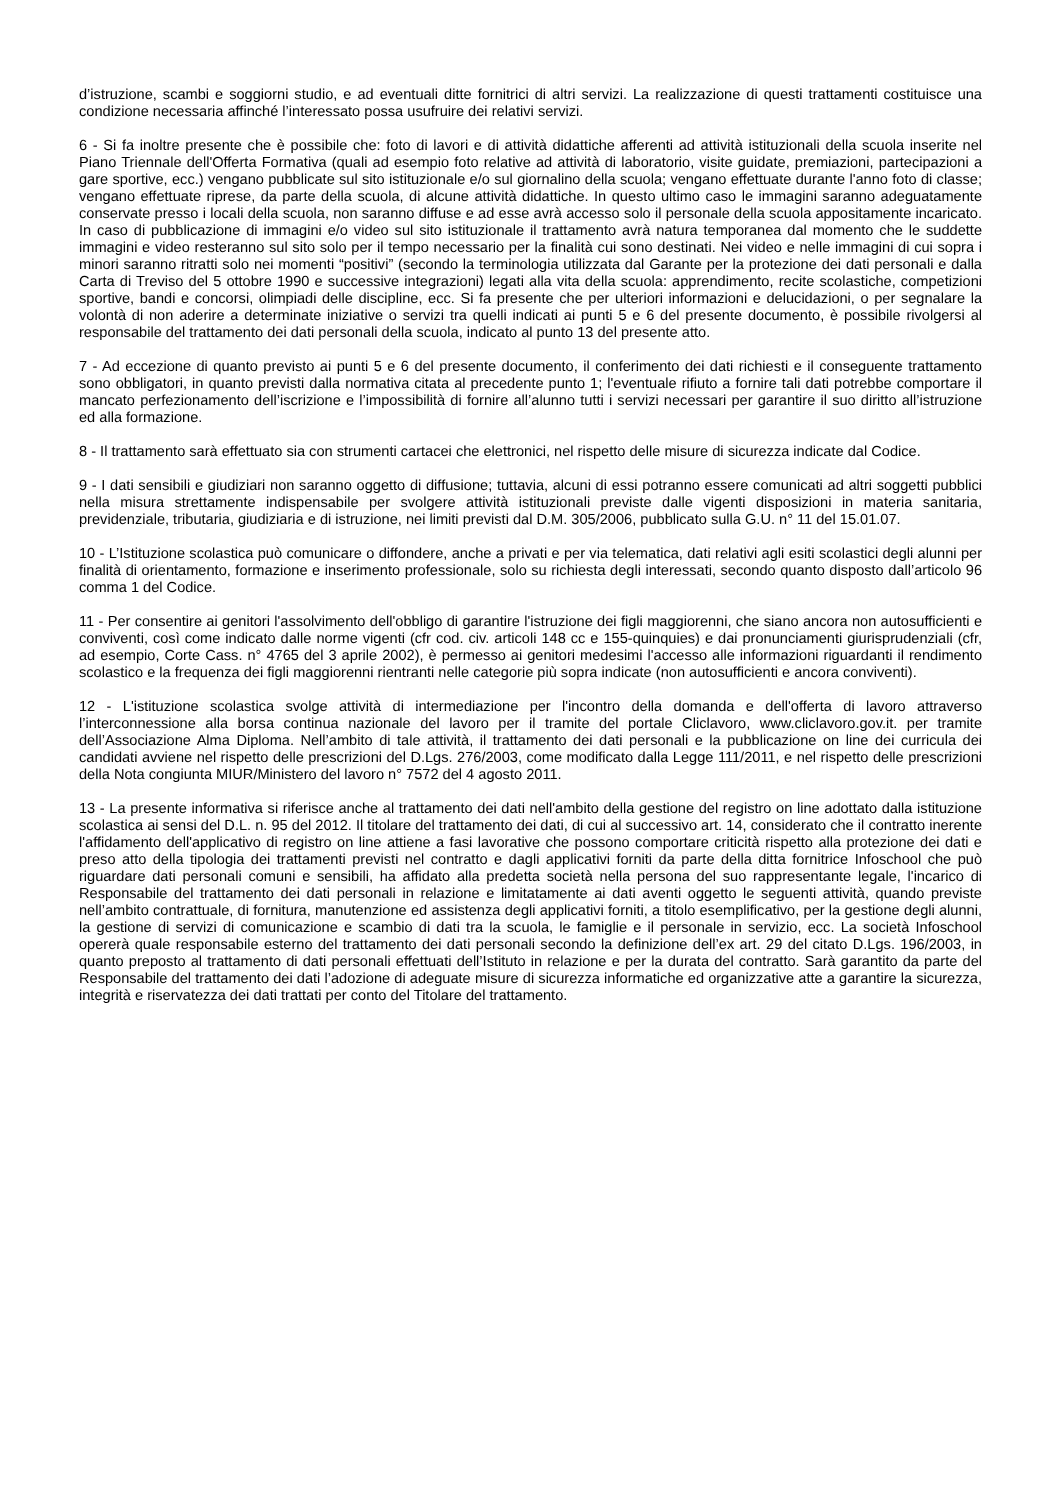d’istruzione, scambi e soggiorni studio, e ad eventuali ditte fornitrici di altri servizi. La realizzazione di questi trattamenti costituisce una condizione necessaria affinché l’interessato possa usufruire dei relativi servizi.
6 - Si fa inoltre presente che è possibile che: foto di lavori e di attività didattiche afferenti ad attività istituzionali della scuola inserite nel Piano Triennale dell'Offerta Formativa (quali ad esempio foto relative ad attività di laboratorio, visite guidate, premiazioni, partecipazioni a gare sportive, ecc.) vengano pubblicate sul sito istituzionale e/o sul giornalino della scuola; vengano effettuate durante l'anno foto di classe; vengano effettuate riprese, da parte della scuola, di alcune attività didattiche. In questo ultimo caso le immagini saranno adeguatamente conservate presso i locali della scuola, non saranno diffuse e ad esse avrà accesso solo il personale della scuola appositamente incaricato. In caso di pubblicazione di immagini e/o video sul sito istituzionale il trattamento avrà natura temporanea dal momento che le suddette immagini e video resteranno sul sito solo per il tempo necessario per la finalità cui sono destinati. Nei video e nelle immagini di cui sopra i minori saranno ritratti solo nei momenti “positivi” (secondo la terminologia utilizzata dal Garante per la protezione dei dati personali e dalla Carta di Treviso del 5 ottobre 1990 e successive integrazioni) legati alla vita della scuola: apprendimento, recite scolastiche, competizioni sportive, bandi e concorsi, olimpiadi delle discipline, ecc. Si fa presente che per ulteriori informazioni e delucidazioni, o per segnalare la volontà di non aderire a determinate iniziative o servizi tra quelli indicati ai punti 5 e 6 del presente documento, è possibile rivolgersi al responsabile del trattamento dei dati personali della scuola, indicato al punto 13 del presente atto.
7 - Ad eccezione di quanto previsto ai punti 5 e 6 del presente documento, il conferimento dei dati richiesti e il conseguente trattamento sono obbligatori, in quanto previsti dalla normativa citata al precedente punto 1; l'eventuale rifiuto a fornire tali dati potrebbe comportare il mancato perfezionamento dell’iscrizione e l’impossibilità di fornire all’alunno tutti i servizi necessari per garantire il suo diritto all’istruzione ed alla formazione.
8 - Il trattamento sarà effettuato sia con strumenti cartacei che elettronici, nel rispetto delle misure di sicurezza indicate dal Codice.
9 - I dati sensibili e giudiziari non saranno oggetto di diffusione; tuttavia, alcuni di essi potranno essere comunicati ad altri soggetti pubblici nella misura strettamente indispensabile per svolgere attività istituzionali previste dalle vigenti disposizioni in materia sanitaria, previdenziale, tributaria, giudiziaria e di istruzione, nei limiti previsti dal D.M. 305/2006, pubblicato sulla G.U. n° 11 del 15.01.07.
10 - L’Istituzione scolastica può comunicare o diffondere, anche a privati e per via telematica, dati relativi agli esiti scolastici degli alunni per finalità di orientamento, formazione e inserimento professionale, solo su richiesta degli interessati, secondo quanto disposto dall’articolo 96 comma 1 del Codice.
11 - Per consentire ai genitori l'assolvimento dell'obbligo di garantire l'istruzione dei figli maggiorenni, che siano ancora non autosufficienti e conviventi, così come indicato dalle norme vigenti (cfr cod. civ. articoli 148 cc e 155-quinquies) e dai pronunciamenti giurisprudenziali (cfr, ad esempio, Corte Cass. n° 4765 del 3 aprile 2002), è permesso ai genitori medesimi l'accesso alle informazioni riguardanti il rendimento scolastico e la frequenza dei figli maggiorenni rientranti nelle categorie più sopra indicate (non autosufficienti e ancora conviventi).
12 - L'istituzione scolastica svolge attività di intermediazione per l'incontro della domanda e dell'offerta di lavoro attraverso l’interconnessione alla borsa continua nazionale del lavoro per il tramite del portale Cliclavoro, www.cliclavoro.gov.it. per tramite dell’Associazione Alma Diploma. Nell’ambito di tale attività, il trattamento dei dati personali e la pubblicazione on line dei curricula dei candidati avviene nel rispetto delle prescrizioni del D.Lgs. 276/2003, come modificato dalla Legge 111/2011, e nel rispetto delle prescrizioni della Nota congiunta MIUR/Ministero del lavoro n° 7572 del 4 agosto 2011.
13 - La presente informativa si riferisce anche al trattamento dei dati nell'ambito della gestione del registro on line adottato dalla istituzione scolastica ai sensi del D.L. n. 95 del 2012. Il titolare del trattamento dei dati, di cui al successivo art. 14, considerato che il contratto inerente l'affidamento dell'applicativo di registro on line attiene a fasi lavorative che possono comportare criticità rispetto alla protezione dei dati e preso atto della tipologia dei trattamenti previsti nel contratto e dagli applicativi forniti da parte della ditta fornitrice Infoschool che può riguardare dati personali comuni e sensibili, ha affidato alla predetta società nella persona del suo rappresentante legale, l'incarico di Responsabile del trattamento dei dati personali in relazione e limitatamente ai dati aventi oggetto le seguenti attività, quando previste nell’ambito contrattuale, di fornitura, manutenzione ed assistenza degli applicativi forniti, a titolo esemplificativo, per la gestione degli alunni, la gestione di servizi di comunicazione e scambio di dati tra la scuola, le famiglie e il personale in servizio, ecc. La società Infoschool opererà quale responsabile esterno del trattamento dei dati personali secondo la definizione dell’ex art. 29 del citato D.Lgs. 196/2003, in quanto preposto al trattamento di dati personali effettuati dell’Istituto in relazione e per la durata del contratto. Sarà garantito da parte del Responsabile del trattamento dei dati l’adozione di adeguate misure di sicurezza informatiche ed organizzative atte a garantire la sicurezza, integrità e riservatezza dei dati trattati per conto del Titolare del trattamento.